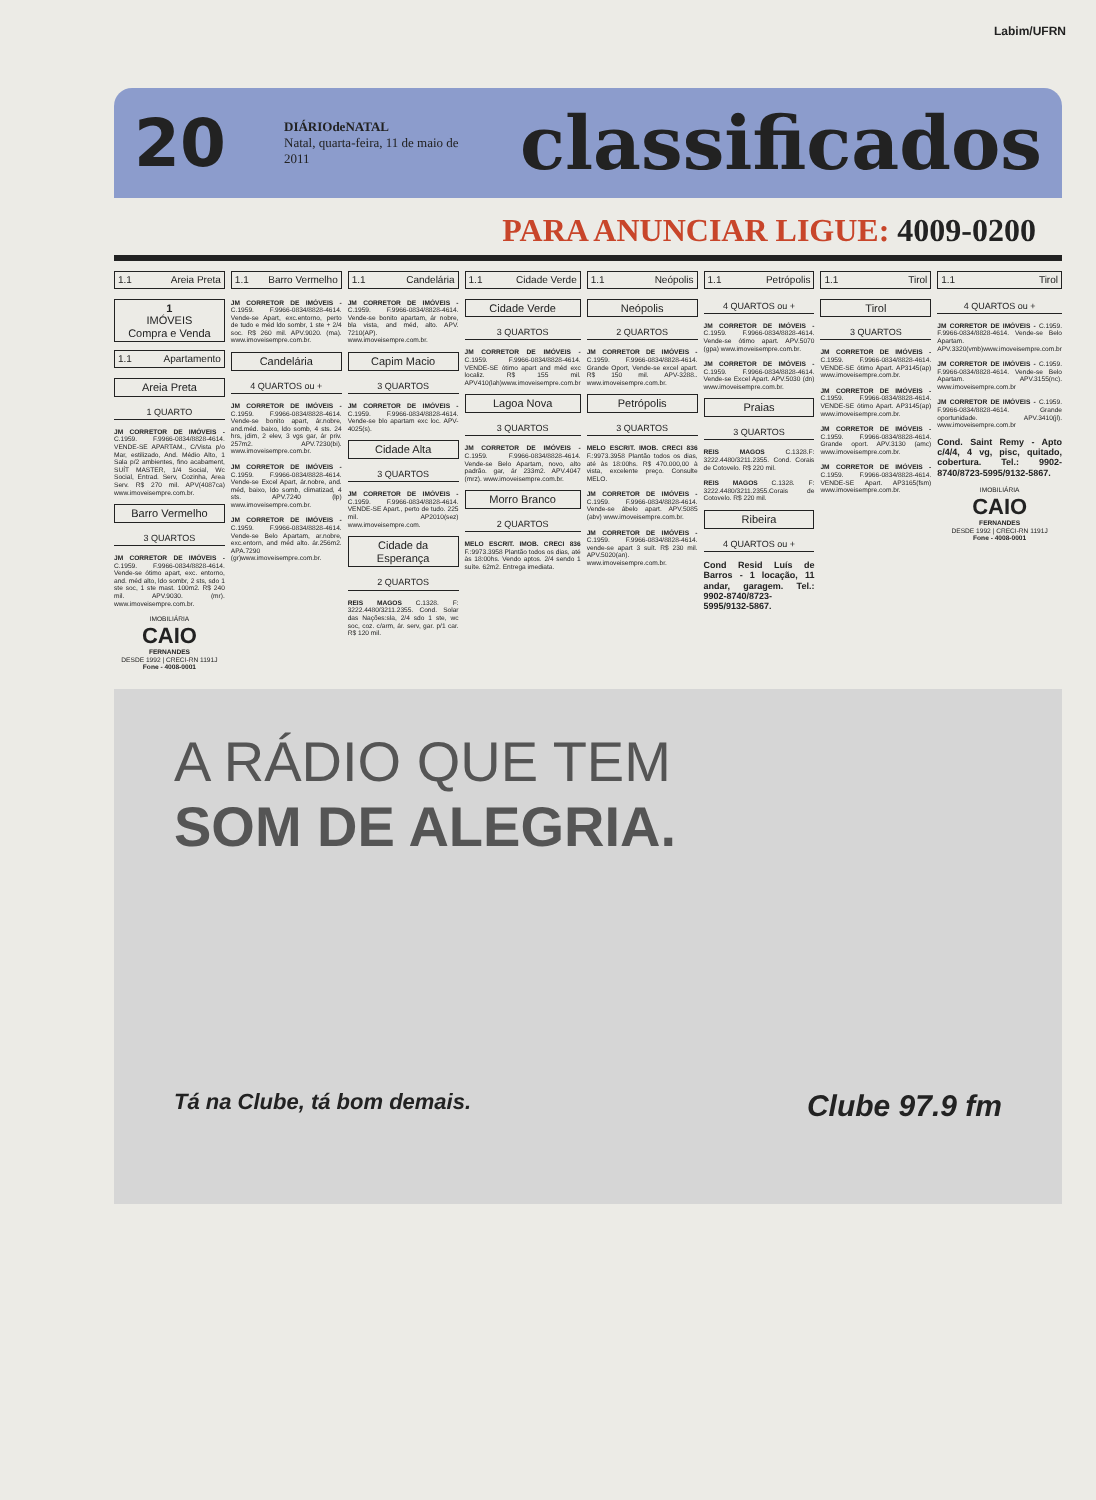Labim/UFRN
20
DIÁRIOdeNATAL
Natal, quarta-feira, 11 de maio de 2011
classificados
PARA ANUNCIAR LIGUE: 4009-0200
1.1 Areia Preta
1
IMÓVEIS
Compra e Venda
1.1 Apartamento
Areia Preta
1 QUARTO
JM CORRETOR DE IMÓVEIS - C.1959. F.9966-0834/8828-4614. VENDE-SE APARTAM., C/Vista p/o Mar, estilizado, And. Médio Alto, 1 Sala p/2 ambientes, fino acabament, SUÍT MASTER, 1/4 Social, Wc Social, Entrad. Serv, Cozinha, Area Serv. R$ 270 mil. APV(4087ca) www.imoveisempre.com.br.
Barro Vermelho
3 QUARTOS
JM CORRETOR DE IMÓVEIS - C.1959. F.9966-0834/8828-4614. Vende-se ótimo apart, exc. entorno, and. méd alto, ldo sombr, 2 sts, sdo 1 ste soc, 1 ste mast. 100m2. R$ 240 mil. APV.9030. (mr). www.imoveisempre.com.br.
IMOBILIÁRIA
CAIO
FERNANDES
DESDE 1992 | CRECI-RN 1191J
Fone - 4008-0001
1.1 Barro Vermelho
JM CORRETOR DE IMÓVEIS - C.1959. F.9966-0834/8828-4614. Vende-se Apart, exc.entorno, perto de tudo e méd ldo sombr, 1 ste + 2/4 soc. R$ 260 mil. APV.9020. (ma). www.imoveisempre.com.br.
Candelária
4 QUARTOS ou +
JM CORRETOR DE IMÓVEIS - C.1959. F.9966-0834/8828-4614. Vende-se bonito apart, ár.nobre, and.méd. baixo, ldo somb, 4 sts. 24 hrs, jdim, 2 elev, 3 vgs gar, ár priv. 257m2. APV.7230(bi). www.imoveisempre.com.br.
JM CORRETOR DE IMÓVEIS - C.1959. F.9966-0834/8828-4614. Vende-se Excel Apart, ár.nobre, and. méd, baixo, ldo somb, climatizad, 4 sts. APV.7240 (lp) www.imoveisempre.com.br.
JM CORRETOR DE IMÓVEIS - C.1959. F.9966-0834/8828-4614. Vende-se Belo Apartam, ar.nobre, exc.entorn, and méd alto. ár.256m2. APA.7290 (gr)www.imoveisempre.com.br.
1.1 Candelária
JM CORRETOR DE IMÓVEIS - C.1959. F.9966-0834/8828-4614. Vende-se bonito apartam, ár nobre, bla vista, and méd, alto. APV. 7210(AP). www.imoveisempre.com.br.
Capim Macio
3 QUARTOS
JM CORRETOR DE IMÓVEIS - C.1959. F.9966-0834/8828-4614. Vende-se blo apartam exc loc. APV-4025(s).
Cidade Alta
3 QUARTOS
JM CORRETOR DE IMÓVEIS - C.1959. F.9966-0834/8828-4614. VENDE-SE Apart., perto de tudo. 225 mil. AP2010(sez) www.imoveisempre.com.
Cidade da Esperança
2 QUARTOS
REIS MAGOS C.1328. F: 3222.4480/3211.2355. Cond. Solar das Nações:sla, 2/4 sdo 1 ste, wc soc, coz. c/arm, ár. serv, gar. p/1 car. R$ 120 mil.
1.1 Cidade Verde
Cidade Verde
3 QUARTOS
JM CORRETOR DE IMÓVEIS - C.1959. F.9966-0834/8828-4614. VENDE-SE ótimo apart and méd exc localiz. R$ 155 mil. APV410(lah)www.imoveisempre.com.br
Lagoa Nova
3 QUARTOS
JM CORRETOR DE IMÓVEIS - C.1959. F.9966-0834/8828-4614. Vende-se Belo Apartam, novo, alto padrão. gar, ár 233m2. APV.4047 (mrz). www.imoveisempre.com.br.
Morro Branco
2 QUARTOS
MELO ESCRIT. IMOB. CRECI 836 F.:9973.3958 Plantão todos os dias, até às 18:00hs. Vendo aptos. 2/4 sendo 1 suíte. 62m2. Entrega imediata.
1.1 Neópolis
Neópolis
2 QUARTOS
JM CORRETOR DE IMÓVEIS - C.1959. F.9966-0834/8828-4614. Grande Oport, Vende-se excel apart. R$ 150 mil. APV-3288.. www.imoveisempre.com.br.
Petrópolis
3 QUARTOS
MELO ESCRIT. IMOB. CRECI 836 F.:9973.3958 Plantão todos os dias, até às 18:00hs. R$ 470.000,00 à vista, excelente preço. Consulte MELO.
JM CORRETOR DE IMÓVEIS - C.1959. F.9966-0834/8828-4614. Vende-se ábelo apart. APV.5085 (abv) www.imoveisempre.com.br.
JM CORRETOR DE IMÓVEIS - C.1959. F.9966-0834/8828-4614. vende-se apart 3 suít. R$ 230 mil. APV.5020(an). www.imoveisempre.com.br.
1.1 Petrópolis
4 QUARTOS ou +
JM CORRETOR DE IMÓVEIS - C.1959. F.9966-0834/8828-4614. Vende-se ótimo apart. APV.5070 (gpa) www.imoveisempre.com.br.
JM CORRETOR DE IMÓVEIS - C.1959. F.9966-0834/8828-4614. Vende-se Excel Apart. APV.5030 (dn) www.imoveisempre.com.br.
Praias
3 QUARTOS
REIS MAGOS C.1328.F: 3222.4480/3211.2355. Cond. Corais de Cotovelo. R$ 220 mil.
REIS MAGOS C.1328. F: 3222.4480/3211.2355.Corais de Cotovelo. R$ 220 mil.
Ribeira
4 QUARTOS ou +
Cond Resid Luís de Barros - 1 locação, 11 andar, garagem. Tel.: 9902-8740/8723-5995/9132-5867.
1.1 Tirol
Tirol
3 QUARTOS
JM CORRETOR DE IMÓVEIS - C.1959. F.9966-0834/8828-4614. VENDE-SE ótimo Apart. AP3145(ap) www.imoveisempre.com.br.
JM CORRETOR DE IMÓVEIS - C.1959. F.9966-0834/8828-4614. VENDE-SE ótimo Apart. AP3145(ap) www.imoveisempre.com.br.
JM CORRETOR DE IMÓVEIS - C.1959. F.9966-0834/8828-4614. Grande oport. APV.3130 (amc) www.imoveisempre.com.br.
JM CORRETOR DE IMÓVEIS - C.1959. F.9966-0834/8828-4614. VENDE-SE Apart. AP3165(fsm) www.imoveisempre.com.br.
1.1 Tirol
4 QUARTOS ou +
JM CORRETOR DE IMÓVEIS - C.1959. F.9966-0834/8828-4614. Vende-se Belo Apartam. APV.3320(vmb)www.imoveisempre.com.br
JM CORRETOR DE IMÓVEIS - C.1959. F.9966-0834/8828-4614. Vende-se Belo Apartam. APV.3155(nc). www.imoveisempre.com.br
JM CORRETOR DE IMÓVEIS - C.1959. F.9966-0834/8828-4614. Grande oportunidade. APV.3410(jl). www.imoveisempre.com.br
Cond. Saint Remy - Apto c/4/4, 4 vg, pisc, quitado, cobertura. Tel.: 9902-8740/8723-5995/9132-5867.
IMOBILIÁRIA
CAIO
FERNANDES
DESDE 1992 | CRECI-RN 1191J
Fone - 4008-0001
A RÁDIO QUE TEM
SOM DE ALEGRIA.
Tá na Clube, tá bom demais. Clube 97.9 fm